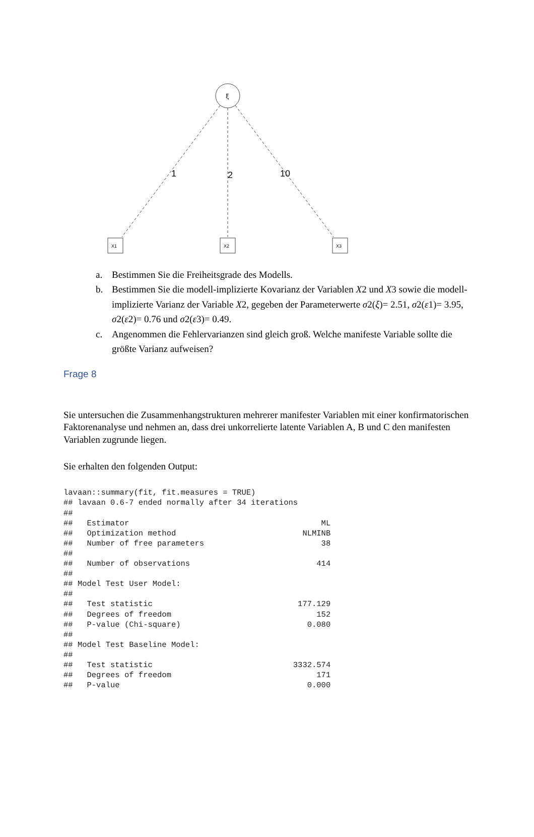ξ
1
2
10
X1
X2
X3
a. Bestimmen Sie die Freiheitsgrade des Modells.
b. Bestimmen Sie die modell-implizierte Kovarianz der Variablen X2 und X3 sowie die modell-implizierte Varianz der Variable X2, gegeben der Parameterwerte σ2(ξ)= 2.51, σ2(ε1)= 3.95, σ2(ε2)= 0.76 und σ2(ε3)= 0.49.
c. Angenommen die Fehlervarianzen sind gleich groß. Welche manifeste Variable sollte die größte Varianz aufweisen?
Frage 8
Sie untersuchen die Zusammenhangstrukturen mehrerer manifester Variablen mit einer konfirmatorischen Faktorenanalyse und nehmen an, dass drei unkorrelierte latente Variablen A, B und C den manifesten Variablen zugrunde liegen.
Sie erhalten den folgenden Output:
lavaan::summary(fit, fit.measures = TRUE)
## lavaan 0.6-7 ended normally after 34 iterations
##
##   Estimator                                         ML
##   Optimization method                           NLMINB
##   Number of free parameters                         38
##
##   Number of observations                           414
##
## Model Test User Model:
##
##   Test statistic                               177.129
##   Degrees of freedom                               152
##   P-value (Chi-square)                           0.080
##
## Model Test Baseline Model:
##
##   Test statistic                              3332.574
##   Degrees of freedom                               171
##   P-value                                        0.000